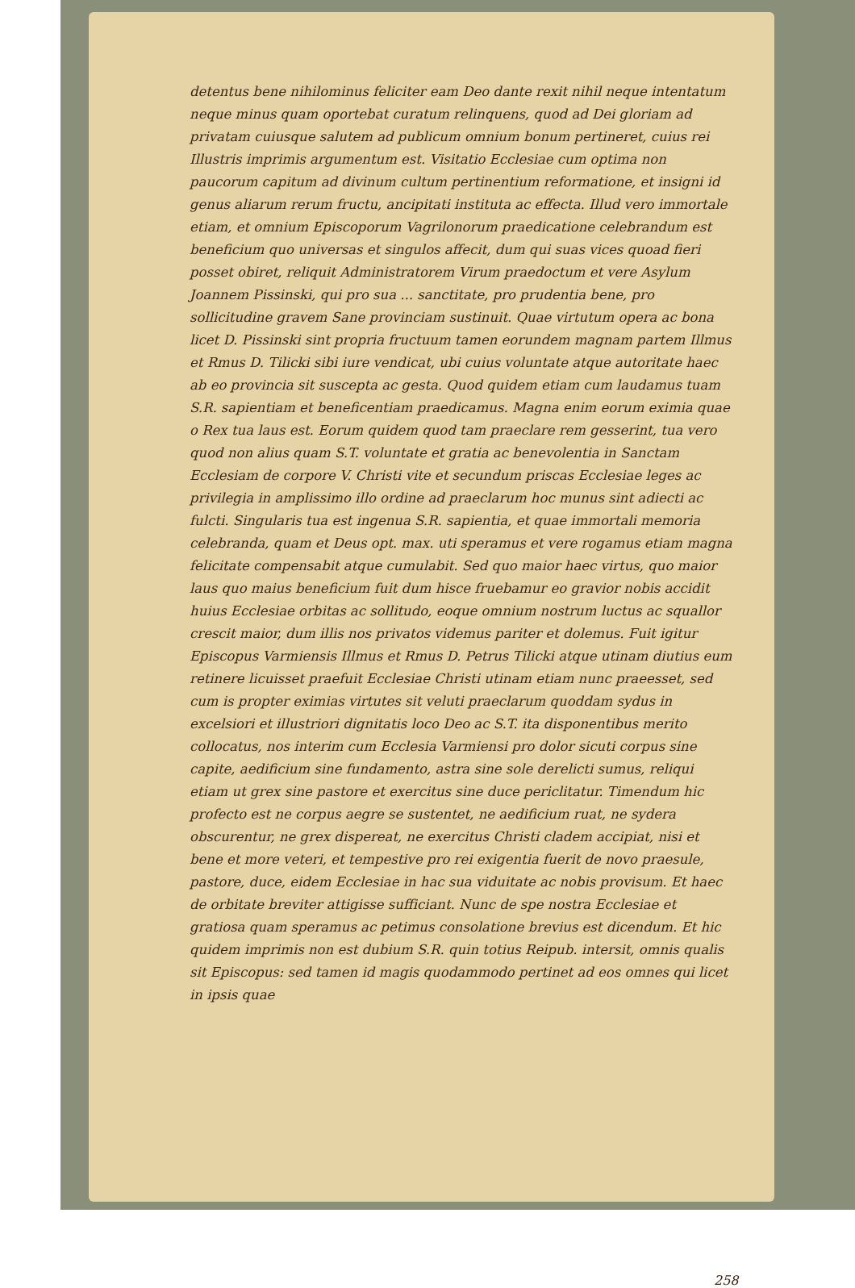detentus bene nihilominus feliciter eam Deo dante rexit nihil neque intentatum neque minus quam oportebat curatum relinquens, quod ad Dei gloriam ad privatam cuiusque salutem ad publicum omnium bonum pertineret, cuius rei Illustris imprimis argumentum est. Visitatio Ecclesiae cum optima non paucorum capitum ad divinum cultum pertinentium reformatione, et insigni id genus aliarum rerum fructu, ancipitati instituta ac effecta. Illud vero immortale etiam, et omnium Episcoporum Vagrilonorum praedicatione celebrandum est beneficium quo universas et singulos affecit, dum qui suas vices quoad fieri posset obiret, reliquit Administratorem Virum praedoctum et vere Asylum Joannem Pissinski, qui pro sua ... sanctitate, pro prudentia bene, pro sollicitudine gravem Sane provinciam sustinuit. Quae virtutum opera ac bona licet D. Pissinski sint propria fructuum tamen eorundem magnam partem Illmus et Rmus D. Tilicki sibi iure vendicat, ubi cuius voluntate atque autoritate haec ab eo provincia sit suscepta ac gesta. Quod quidem etiam cum laudamus tuam S.R. sapientiam et beneficentiam praedicamus. Magna enim eorum eximia quae o Rex tua laus est. Eorum quidem quod tam praeclare rem gesserint, tua vero quod non alius quam S.T. voluntate et gratia ac benevolentia in Sanctam Ecclesiam de corpore V. Christi vite et secundum priscas Ecclesiae leges ac privilegia in amplissimo illo ordine ad praeclarum hoc munus sint adiecti ac fulcti. Singularis tua est ingenua S.R. sapientia, et quae immortali memoria celebranda, quam et Deus opt. max. uti speramus et vere rogamus etiam magna felicitate compensabit atque cumulabit. Sed quo maior haec virtus, quo maior laus quo maius beneficium fuit dum hisce fruebamur eo gravior nobis accidit huius Ecclesiae orbitas ac sollitudo, eoque omnium nostrum luctus ac squallor crescit maior, dum illis nos privatos videmus pariter et dolemus. Fuit igitur Episcopus Varmiensis Illmus et Rmus D. Petrus Tilicki atque utinam diutius eum retinere licuisset praefuit Ecclesiae Christi utinam etiam nunc praeesset, sed cum is propter eximias virtutes sit veluti praeclarum quoddam sydus in excelsiori et illustriori dignitatis loco Deo ac S.T. ita disponentibus merito collocatus, nos interim cum Ecclesia Varmiensi pro dolor sicuti corpus sine capite, aedificium sine fundamento, astra sine sole derelicti sumus, reliqui etiam ut grex sine pastore et exercitus sine duce periclitatur. Timendum hic profecto est ne corpus aegre se sustentet, ne aedificium ruat, ne sydera obscurentur, ne grex dispereat, ne exercitus Christi cladem accipiat, nisi et bene et more veteri, et tempestive pro rei exigentia fuerit de novo praesule, pastore, duce, eidem Ecclesiae in hac sua viduitate ac nobis provisum. Et haec de orbitate breviter attigisse sufficiant. Nunc de spe nostra Ecclesiae et gratiosa quam speramus ac petimus consolatione brevius est dicendum. Et hic quidem imprimis non est dubium S.R. quin totius Reipub. intersit, omnis qualis sit Episcopus: sed tamen id magis quodammodo pertinet ad eos omnes qui licet in ipsis quae
258